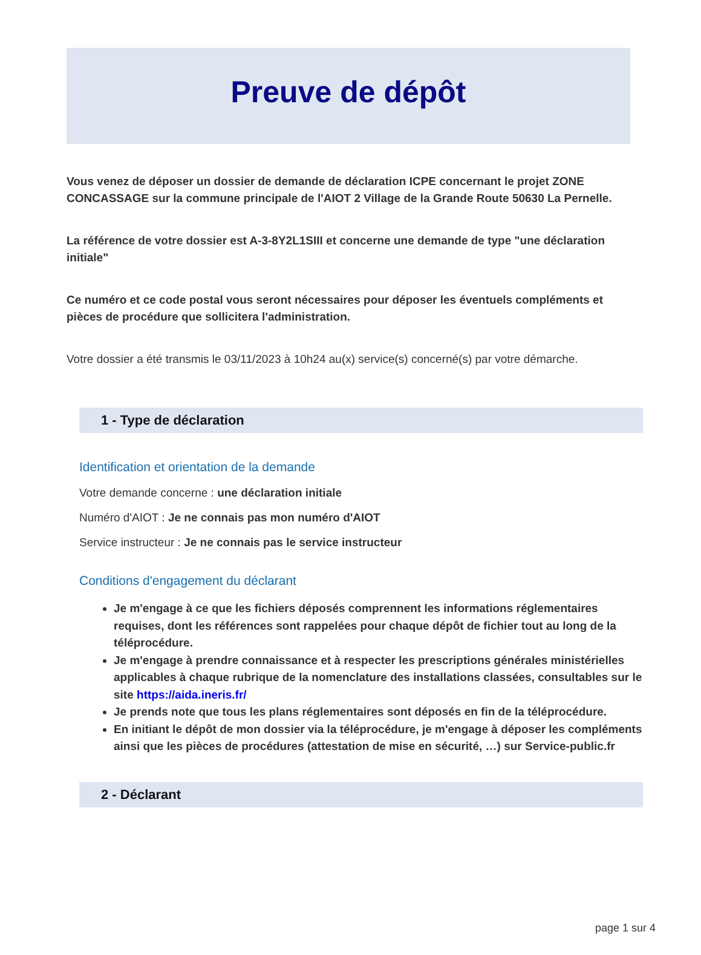Preuve de dépôt
Vous venez de déposer un dossier de demande de déclaration ICPE concernant le projet ZONE CONCASSAGE sur la commune principale de l'AIOT 2 Village de la Grande Route 50630 La Pernelle.
La référence de votre dossier est A-3-8Y2L1SIII et concerne une demande de type "une déclaration initiale"
Ce numéro et ce code postal vous seront nécessaires pour déposer les éventuels compléments et pièces de procédure que sollicitera l'administration.
Votre dossier a été transmis le 03/11/2023 à 10h24 au(x) service(s) concerné(s) par votre démarche.
1 - Type de déclaration
Identification et orientation de la demande
Votre demande concerne : une déclaration initiale
Numéro d'AIOT : Je ne connais pas mon numéro d'AIOT
Service instructeur : Je ne connais pas le service instructeur
Conditions d'engagement du déclarant
Je m'engage à ce que les fichiers déposés comprennent les informations réglementaires requises, dont les références sont rappelées pour chaque dépôt de fichier tout au long de la téléprocédure.
Je m'engage à prendre connaissance et à respecter les prescriptions générales ministérielles applicables à chaque rubrique de la nomenclature des installations classées, consultables sur le site https://aida.ineris.fr/
Je prends note que tous les plans réglementaires sont déposés en fin de la téléprocédure.
En initiant le dépôt de mon dossier via la téléprocédure, je m'engage à déposer les compléments ainsi que les pièces de procédures (attestation de mise en sécurité, …) sur Service-public.fr
2 - Déclarant
page 1 sur 4